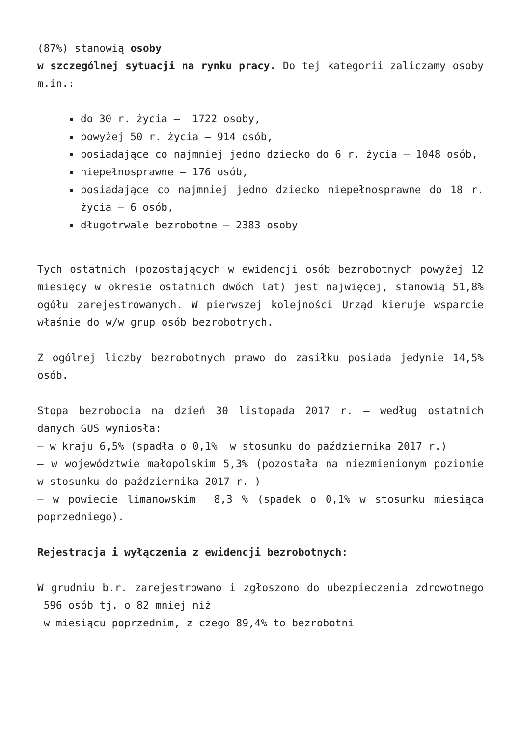(87%) stanowią osoby
w szczególnej sytuacji na rynku pracy. Do tej kategorii zaliczamy osoby m.in.:
do 30 r. życia – 1722 osoby,
powyżej 50 r. życia – 914 osób,
posiadające co najmniej jedno dziecko do 6 r. życia – 1048 osób,
niepełnosprawne – 176 osób,
posiadające co najmniej jedno dziecko niepełnosprawne do 18 r. życia – 6 osób,
długotrwale bezrobotne – 2383 osoby
Tych ostatnich (pozostających w ewidencji osób bezrobotnych powyżej 12 miesięcy w okresie ostatnich dwóch lat) jest najwięcej, stanowią 51,8% ogółu zarejestrowanych. W pierwszej kolejności Urząd kieruje wsparcie właśnie do w/w grup osób bezrobotnych.
Z ogólnej liczby bezrobotnych prawo do zasiłku posiada jedynie 14,5% osób.
Stopa bezrobocia na dzień 30 listopada 2017 r. – według ostatnich danych GUS wyniosła:
– w kraju 6,5% (spadła o 0,1% w stosunku do października 2017 r.)
– w województwie małopolskim 5,3% (pozostała na niezmienionym poziomie w stosunku do października 2017 r. )
– w powiecie limanowskim 8,3 % (spadek o 0,1% w stosunku miesiąca poprzedniego).
Rejestracja i wyłączenia z ewidencji bezrobotnych:
W grudniu b.r. zarejestrowano i zgłoszono do ubezpieczenia zdrowotnego 596 osób tj. o 82 mniej niż
w miesiącu poprzednim, z czego 89,4% to bezrobotni